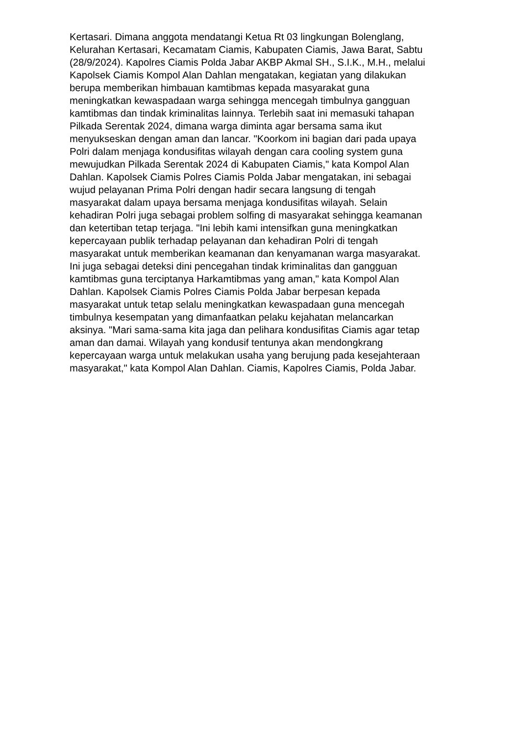Kertasari. Dimana anggota mendatangi Ketua Rt 03 lingkungan Bolenglang,
Kelurahan Kertasari, Kecamatam Ciamis, Kabupaten Ciamis, Jawa Barat, Sabtu
(28/9/2024). Kapolres Ciamis Polda Jabar AKBP Akmal SH., S.I.K., M.H., melalui
Kapolsek Ciamis Kompol Alan Dahlan mengatakan, kegiatan yang dilakukan
berupa memberikan himbauan kamtibmas kepada masyarakat guna
meningkatkan kewaspadaan warga sehingga mencegah timbulnya gangguan
kamtibmas dan tindak kriminalitas lainnya. Terlebih saat ini memasuki tahapan
Pilkada Serentak 2024, dimana warga diminta agar bersama sama ikut
menyukseskan dengan aman dan lancar. "Koorkom ini bagian dari pada upaya
Polri dalam menjaga kondusifitas wilayah dengan cara cooling system guna
mewujudkan Pilkada Serentak 2024 di Kabupaten Ciamis," kata Kompol Alan
Dahlan. Kapolsek Ciamis Polres Ciamis Polda Jabar mengatakan, ini sebagai
wujud pelayanan Prima Polri dengan hadir secara langsung di tengah
masyarakat dalam upaya bersama menjaga kondusifitas wilayah. Selain
kehadiran Polri juga sebagai problem solfing di masyarakat sehingga keamanan
dan ketertiban tetap terjaga. "Ini lebih kami intensifkan guna meningkatkan
kepercayaan publik terhadap pelayanan dan kehadiran Polri di tengah
masyarakat untuk memberikan keamanan dan kenyamanan warga masyarakat.
Ini juga sebagai deteksi dini pencegahan tindak kriminalitas dan gangguan
kamtibmas guna terciptanya Harkamtibmas yang aman," kata Kompol Alan
Dahlan. Kapolsek Ciamis Polres Ciamis Polda Jabar berpesan kepada
masyarakat untuk tetap selalu meningkatkan kewaspadaan guna mencegah
timbulnya kesempatan yang dimanfaatkan pelaku kejahatan melancarkan
aksinya. "Mari sama-sama kita jaga dan pelihara kondusifitas Ciamis agar tetap
aman dan damai. Wilayah yang kondusif tentunya akan mendongkrang
kepercayaan warga untuk melakukan usaha yang berujung pada kesejahteraan
masyarakat," kata Kompol Alan Dahlan. Ciamis, Kapolres Ciamis, Polda Jabar.